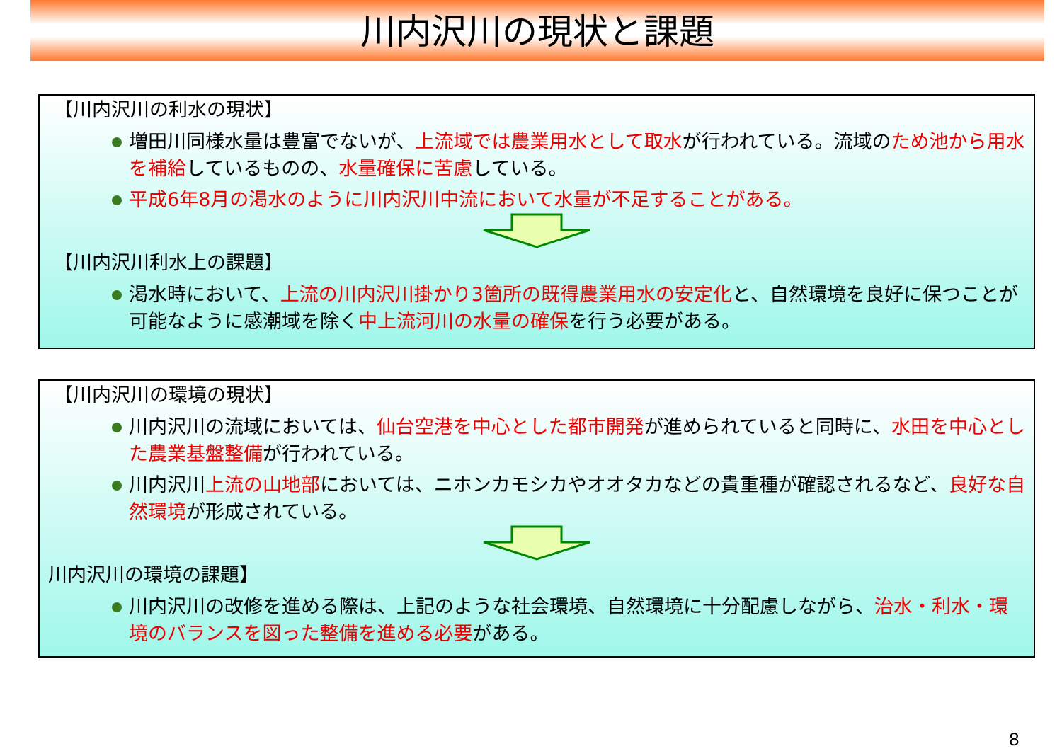川内沢川の現状と課題
【川内沢川の利水の現状】
増田川同様水量は豊富でないが、上流域では農業用水として取水が行われている。流域のため池から用水を補給しているものの、水量確保に苦慮している。
平成6年8月の渇水のように川内沢川中流において水量が不足することがある。
【川内沢川利水上の課題】
渇水時において、上流の川内沢川掛かり3箇所の既得農業用水の安定化と、自然環境を良好に保つことが可能なように感潮域を除く中上流河川の水量の確保を行う必要がある。
【川内沢川の環境の現状】
川内沢川の流域においては、仙台空港を中心とした都市開発が進められていると同時に、水田を中心とした農業基盤整備が行われている。
川内沢川上流の山地部においては、ニホンカモシカやオオタカなどの貴重種が確認されるなど、良好な自然環境が形成されている。
川内沢川の環境の課題】
川内沢川の改修を進める際は、上記のような社会環境、自然環境に十分配慮しながら、治水・利水・環境のバランスを図った整備を進める必要がある。
8